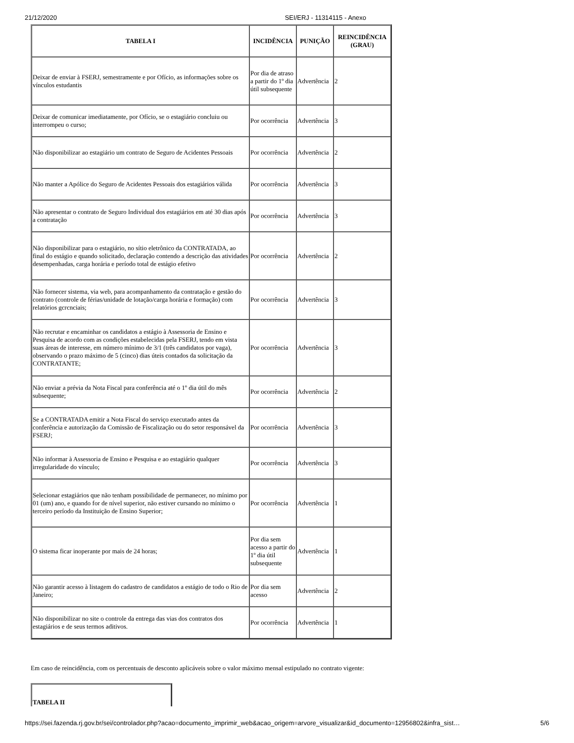21/12/2020 SEI/ERJ - 11314115 - Anexo
| TABELA I | INCIDÊNCIA | PUNIÇÃO | REINCIDÊNCIA (GRAU) |
| --- | --- | --- | --- |
| Deixar de enviar à FSERJ, semestramente e por Ofício, as informações sobre os vínculos estudantis | Por dia de atraso a partir do 1º dia útil subsequente | Advertência | 2 |
| Deixar de comunicar imediatamente, por Ofício, se o estagiário concluiu ou interrompeu o curso; | Por ocorrência | Advertência | 3 |
| Não disponibilizar ao estagiário um contrato de Seguro de Acidentes Pessoais | Por ocorrência | Advertência | 2 |
| Não manter a Apólice do Seguro de Acidentes Pessoais dos estagiários válida | Por ocorrência | Advertência | 3 |
| Não apresentar o contrato de Seguro Individual dos estagiários em até 30 dias após a contratação | Por ocorrência | Advertência | 3 |
| Não disponibilizar para o estagiário, no sítio eletrônico da CONTRATADA, ao final do estágio e quando solicitado, declaração contendo a descrição das atividades desempenhadas, carga horária e período total de estágio efetivo | Por ocorrência | Advertência | 2 |
| Não fornecer sistema, via web, para acompanhamento da contratação e gestão do contrato (controle de férias/unidade de lotação/carga horária e formação) com relatórios gcrcnciais; | Por ocorrência | Advertência | 3 |
| Não recrutar e encaminhar os candidatos a estágio à Assessoria de Ensino e Pesquisa de acordo com as condições estabelecidas pela FSERJ, tendo em vista suas áreas de interesse, em número mínimo de 3/1 (três candidatos por vaga), observando o prazo máximo de 5 (cinco) dias úteis contados da solicitação da CONTRATANTE; | Por ocorrência | Advertência | 3 |
| Não enviar a prévia da Nota Fiscal para conferência até o 1º dia útil do mês subsequente; | Por ocorrência | Advertência | 2 |
| Se a CONTRATADA emitir a Nota Fiscal do serviço executado antes da conferência e autorização da Comissão de Fiscalização ou do setor responsável da FSERJ; | Por ocorrência | Advertência | 3 |
| Não informar à Assessoria de Ensino e Pesquisa e ao estagiário qualquer irregularidade do vínculo; | Por ocorrência | Advertência | 3 |
| Selecionar estagiários que não tenham possibilidade de permanecer, no mínimo por 01 (um) ano, e quando for de nível superior, não estiver cursando no mínimo o terceiro período da Instituição de Ensino Superior; | Por ocorrência | Advertência | 1 |
| O sistema ficar inoperante por mais de 24 horas; | Por dia sem acesso a partir do 1º dia útil subsequente | Advertência | 1 |
| Não garantir acesso à listagem do cadastro de candidatos a estágio de todo o Rio de Janeiro; | Por dia sem acesso | Advertência | 2 |
| Não disponibilizar no site o controle da entrega das vias dos contratos dos estagiários e de seus termos aditivos. | Por ocorrência | Advertência | 1 |
Em caso de reincidência, com os percentuais de desconto aplicáveis sobre o valor máximo mensal estipulado no contrato vigente:
| TABELA II |
https://sei.fazenda.rj.gov.br/sei/controlador.php?acao=documento_imprimir_web&acao_origem=arvore_visualizar&id_documento=12956802&infra_sist… 5/6